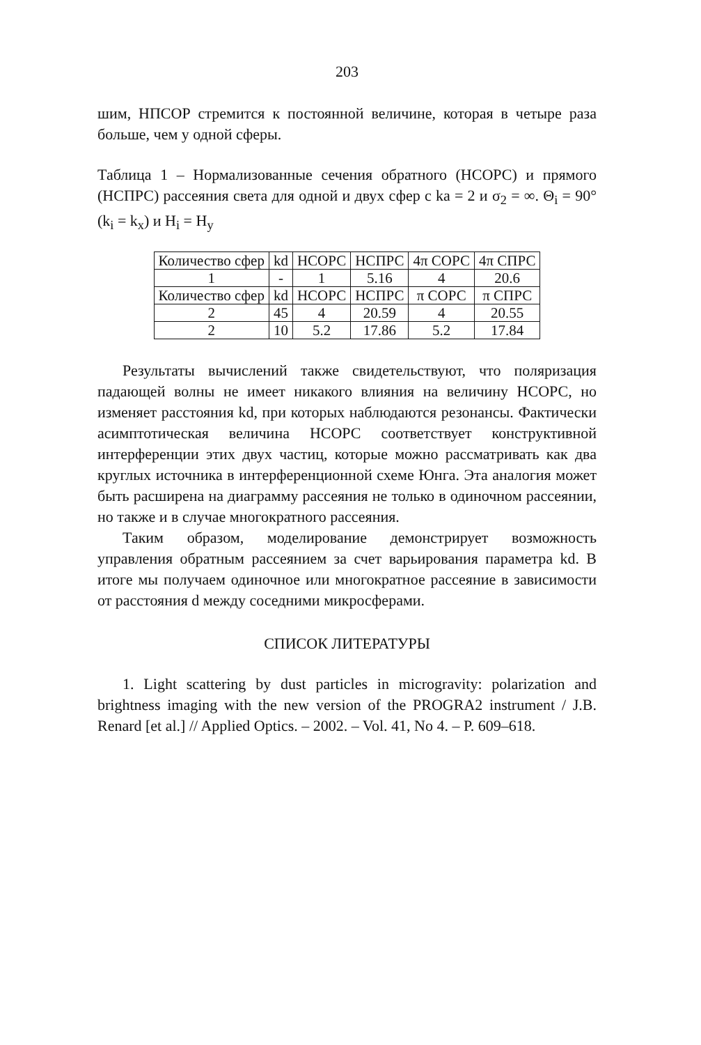203
шим, НПСОР стремится к постоянной величине, которая в четыре раза больше, чем у одной сферы.
Таблица 1 – Нормализованные сечения обратного (НСОРС) и прямого (НСПРС) рассеяния света для одной и двух сфер с ka = 2 и σ<sub>2</sub> = ∞. Θ<sub>i</sub> = 90° (k<sub>i</sub> = k<sub>x</sub>) и H<sub>i</sub> = H<sub>y</sub>
| Количество сфер | kd | НСОРС | НСПРС | 4π СОРС | 4π СПРС |
| 1 | - | 1 | 5.16 | 4 | 20.6 |
| Количество сфер | kd | НСОРС | НСПРС | π СОРС | π СПРС |
| 2 | 45 | 4 | 20.59 | 4 | 20.55 |
| 2 | 10 | 5.2 | 17.86 | 5.2 | 17.84 |
Результаты вычислений также свидетельствуют, что поляризация падающей волны не имеет никакого влияния на величину НСОРС, но изменяет расстояния kd, при которых наблюдаются резонансы. Фактически асимптотическая величина НСОРС соответствует конструктивной интерференции этих двух частиц, которые можно рассматривать как два круглых источника в интерференционной схеме Юнга. Эта аналогия может быть расширена на диаграмму рассеяния не только в одиночном рассеянии, но также и в случае многократного рассеяния.
Таким образом, моделирование демонстрирует возможность управления обратным рассеянием за счет варьирования параметра kd. В итоге мы получаем одиночное или многократное рассеяние в зависимости от расстояния d между соседними микросферами.
СПИСОК ЛИТЕРАТУРЫ
1. Light scattering by dust particles in microgravity: polarization and brightness imaging with the new version of the PROGRA2 instrument / J.B. Renard [et al.] // Applied Optics. – 2002. – Vol. 41, No 4. – P. 609–618.